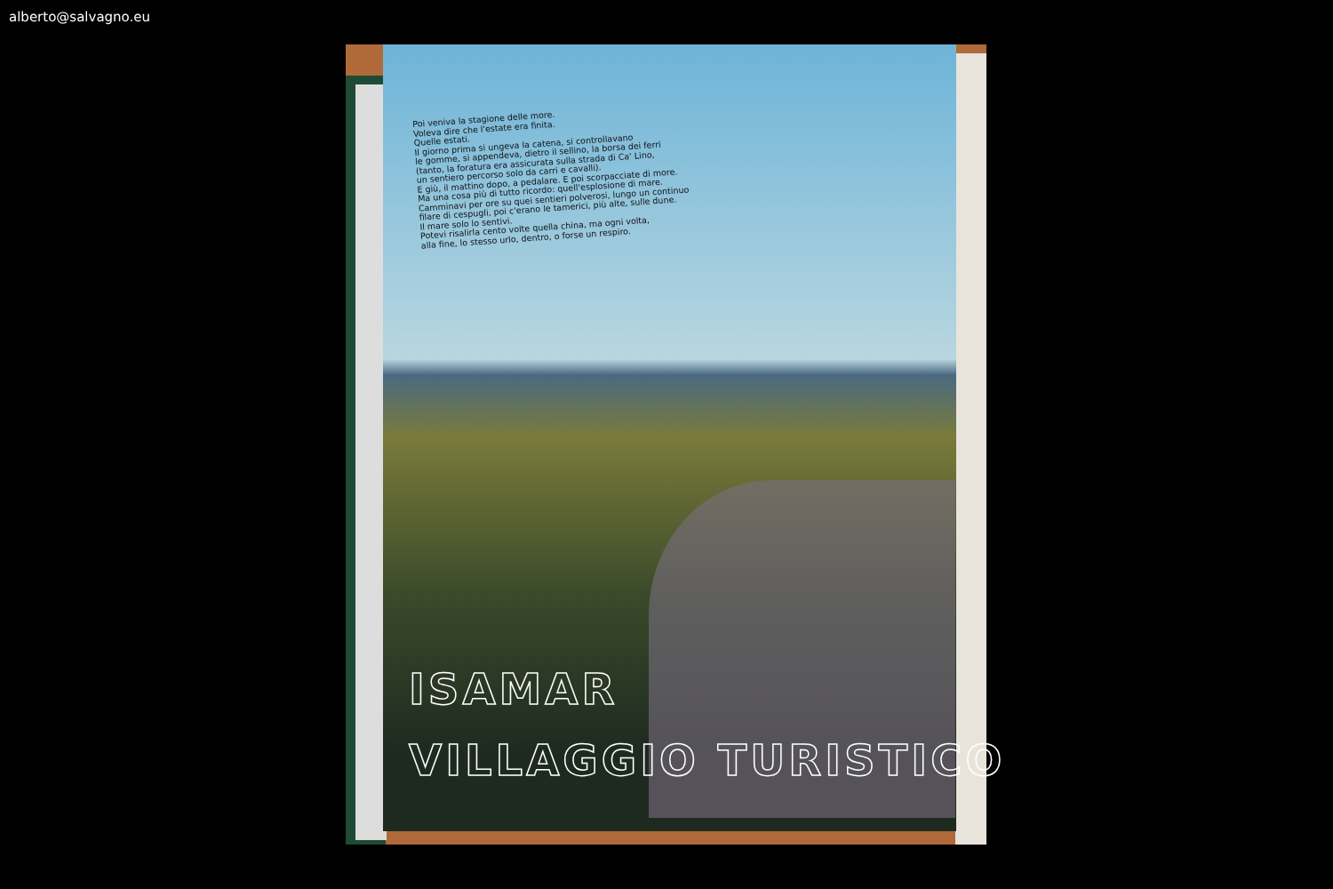alberto@salvagno.eu
Poi veniva la stagione delle more.
Voleva dire che l'estate era finita.
Quelle estati.
Il giorno prima si ungeva la catena, si controllavano
le gomme, si appendeva, dietro il sellino, la borsa dei ferri
(tanto, la foratura era assicurata sulla strada di Ca' Lino,
un sentiero percorso solo da carri e cavalli).
E giù, il mattino dopo, a pedalare. E poi scorpacciate di more.
Ma una cosa più di tutto ricordo: quell'esplosione di mare.
Camminavi per ore su quei sentieri polverosi, lungo un continuo
filare di cespugli, poi c'erano le tamerici, più alte, sulle dune.
Il mare solo lo sentivi.
Potevi risalirla cento volte quella china, ma ogni volta,
alla fine, lo stesso urlo, dentro, o forse un respiro.
ISAMAR
VILLAGGIO TURISTICO